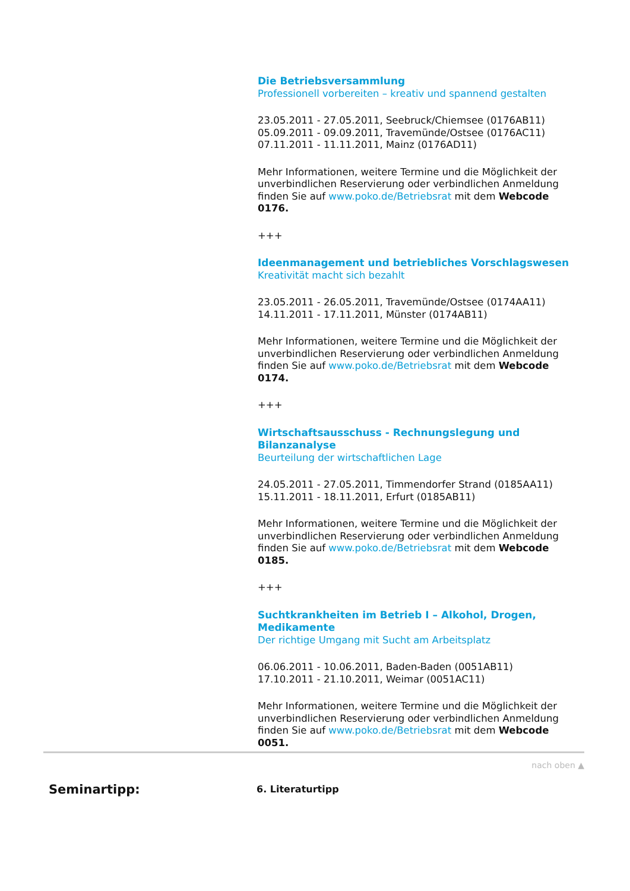Die Betriebsversammlung
Professionell vorbereiten – kreativ und spannend gestalten
23.05.2011 - 27.05.2011, Seebruck/Chiemsee (0176AB11)
05.09.2011 - 09.09.2011, Travemünde/Ostsee (0176AC11)
07.11.2011 - 11.11.2011, Mainz (0176AD11)
Mehr Informationen, weitere Termine und die Möglichkeit der unverbindlichen Reservierung oder verbindlichen Anmeldung finden Sie auf www.poko.de/Betriebsrat mit dem Webcode 0176.
+++
Ideenmanagement und betriebliches Vorschlagswesen
Kreativität macht sich bezahlt
23.05.2011 - 26.05.2011, Travemünde/Ostsee (0174AA11)
14.11.2011 - 17.11.2011, Münster (0174AB11)
Mehr Informationen, weitere Termine und die Möglichkeit der unverbindlichen Reservierung oder verbindlichen Anmeldung finden Sie auf www.poko.de/Betriebsrat mit dem Webcode 0174.
+++
Wirtschaftsausschuss - Rechnungslegung und Bilanzanalyse
Beurteilung der wirtschaftlichen Lage
24.05.2011 - 27.05.2011, Timmendorfer Strand (0185AA11)
15.11.2011 - 18.11.2011, Erfurt (0185AB11)
Mehr Informationen, weitere Termine und die Möglichkeit der unverbindlichen Reservierung oder verbindlichen Anmeldung finden Sie auf www.poko.de/Betriebsrat mit dem Webcode 0185.
+++
Suchtkrankheiten im Betrieb I – Alkohol, Drogen, Medikamente
Der richtige Umgang mit Sucht am Arbeitsplatz
06.06.2011 - 10.06.2011, Baden-Baden (0051AB11)
17.10.2011 - 21.10.2011, Weimar (0051AC11)
Mehr Informationen, weitere Termine und die Möglichkeit der unverbindlichen Reservierung oder verbindlichen Anmeldung finden Sie auf www.poko.de/Betriebsrat mit dem Webcode 0051.
nach oben ▲
Seminartipp:
6. Literaturtipp